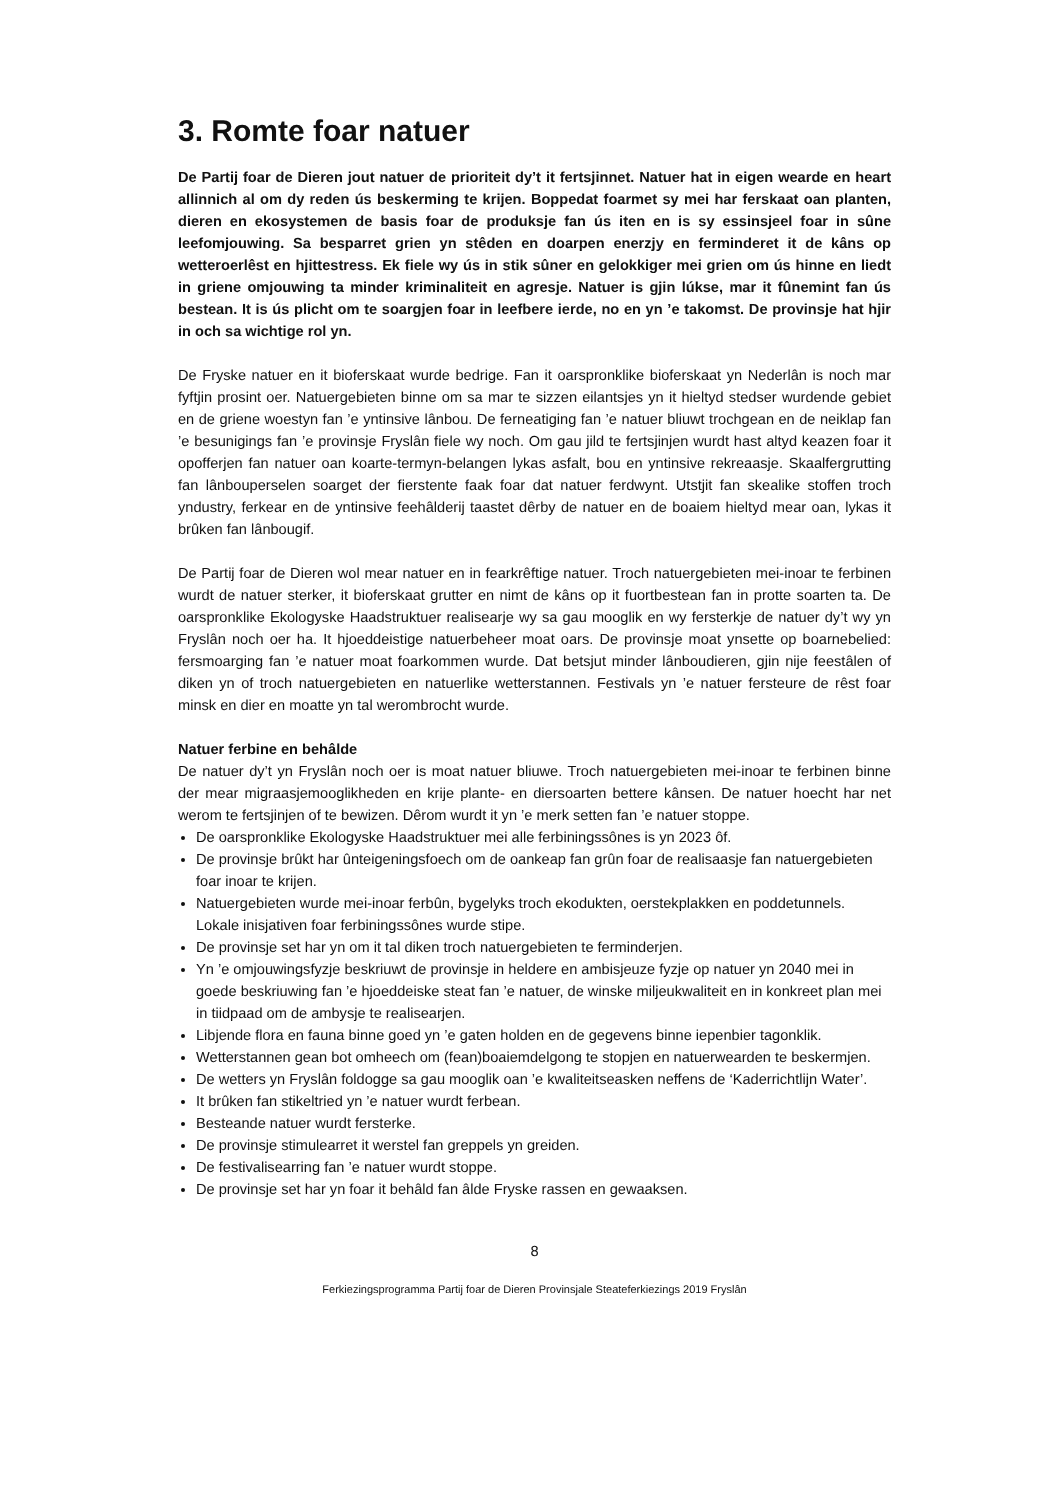3. Romte foar natuer
De Partij foar de Dieren jout natuer de prioriteit dy’t it fertsjinnet. Natuer hat in eigen wearde en heart allinnich al om dy reden ús beskerming te krijen. Boppedat foarmet sy mei har ferskaat oan planten, dieren en ekosystemen de basis foar de produksje fan ús iten en is sy essinsjeel foar in sûne leefomjouwing. Sa besparret grien yn stêden en doarpen enerzjy en ferminderet it de kâns op wetteroerlêst en hjittestress. Ek fiele wy ús in stik sûner en gelokkiger mei grien om ús hinne en liedt in griene omjouwing ta minder kriminaliteit en agresje. Natuer is gjin lúkse, mar it fûnemint fan ús bestean. It is ús plicht om te soargjen foar in leefbere ierde, no en yn ’e takomst. De provinsje hat hjir in och sa wichtige rol yn.
De Fryske natuer en it bioferskaat wurde bedrige. Fan it oarspronklike bioferskaat yn Nederlân is noch mar fyftjin prosint oer. Natuergebieten binne om sa mar te sizzen eilantsjes yn it hieltyd stedser wurdende gebiet en de griene woestyn fan ’e yntinsive lânbou. De ferneatiging fan ’e natuer bliuwt trochgean en de neiklap fan ’e besunigings fan ’e provinsje Fryslân fiele wy noch. Om gau jild te fertsjinjen wurdt hast altyd keazen foar it opofferjen fan natuer oan koarte-termyn-belangen lykas asfalt, bou en yntinsive rekreaasje. Skaalfergrutting fan lânbouperselen soarget der fierstente faak foar dat natuer ferdwynt. Utstjit fan skealike stoffen troch yndustry, ferkear en de yntinsive feehâlderij taastet dêrby de natuer en de boaiem hieltyd mear oan, lykas it brûken fan lânbougif.
De Partij foar de Dieren wol mear natuer en in fearkrêftige natuer. Troch natuergebieten mei-inoar te ferbinen wurdt de natuer sterker, it bioferskaat grutter en nimt de kâns op it fuortbestean fan in protte soarten ta. De oarspronklike Ekologyske Haadstruktuer realisearje wy sa gau mooglik en wy fersterkje de natuer dy’t wy yn Fryslân noch oer ha. It hjoeddeistige natuerbeheer moat oars. De provinsje moat ynsette op boarnebelied: fersmoarging fan ’e natuer moat foarkommen wurde. Dat betsjut minder lânboudieren, gjin nije feestâlen of diken yn of troch natuergebieten en natuerlike wetterstannen. Festivals yn ’e natuer fersteure de rêst foar minsk en dier en moatte yn tal werombrocht wurde.
Natuer ferbine en behâlde
De natuer dy’t yn Fryslân noch oer is moat natuer bliuwe. Troch natuergebieten mei-inoar te ferbinen binne der mear migraasjemooglikheden en krije plante- en diersoarten bettere kânsen. De natuer hoecht har net werom te fertsjinjen of te bewizen. Dêrom wurdt it yn ’e merk setten fan ’e natuer stoppe.
De oarspronklike Ekologyske Haadstruktuer mei alle ferbiningssônes is yn 2023 ôf.
De provinsje brûkt har ûnteigeningsfoech om de oankeap fan grûn foar de realisaasje fan natuergebieten foar inoar te krijen.
Natuergebieten wurde mei-inoar ferbûn, bygelyks troch ekodukten, oerstekplakken en poddetunnels. Lokale inisjativen foar ferbiningssônes wurde stipe.
De provinsje set har yn om it tal diken troch natuergebieten te ferminderjen.
Yn ’e omjouwingsfyzje beskriuwt de provinsje in heldere en ambisjeuze fyzje op natuer yn 2040 mei in goede beskriuwing fan ’e hjoeddeiske steat fan ’e natuer, de winske miljeukwaliteit en in konkreet plan mei in tiidpaad om de ambysje te realisearjen.
Libjende flora en fauna binne goed yn ’e gaten holden en de gegevens binne iepenbier tagonklik.
Wetterstannen gean bot omheech om (fean)boaiemdelgong te stopjen en natuerwearden te beskermjen.
De wetters yn Fryslân foldogge sa gau mooglik oan ’e kwaliteitseasken neffens de ‘Kaderrichtlijn Water’.
It brûken fan stikeltried yn ’e natuer wurdt ferbean.
Besteande natuer wurdt fersterke.
De provinsje stimulearret it werstel fan greppels yn greiden.
De festivalisearring fan ’e natuer wurdt stoppe.
De provinsje set har yn foar it behâld fan âlde Fryske rassen en gewaaksen.
8
Ferkiezingsprogramma Partij foar de Dieren Provinsjale Steateferkiezings 2019 Fryslân